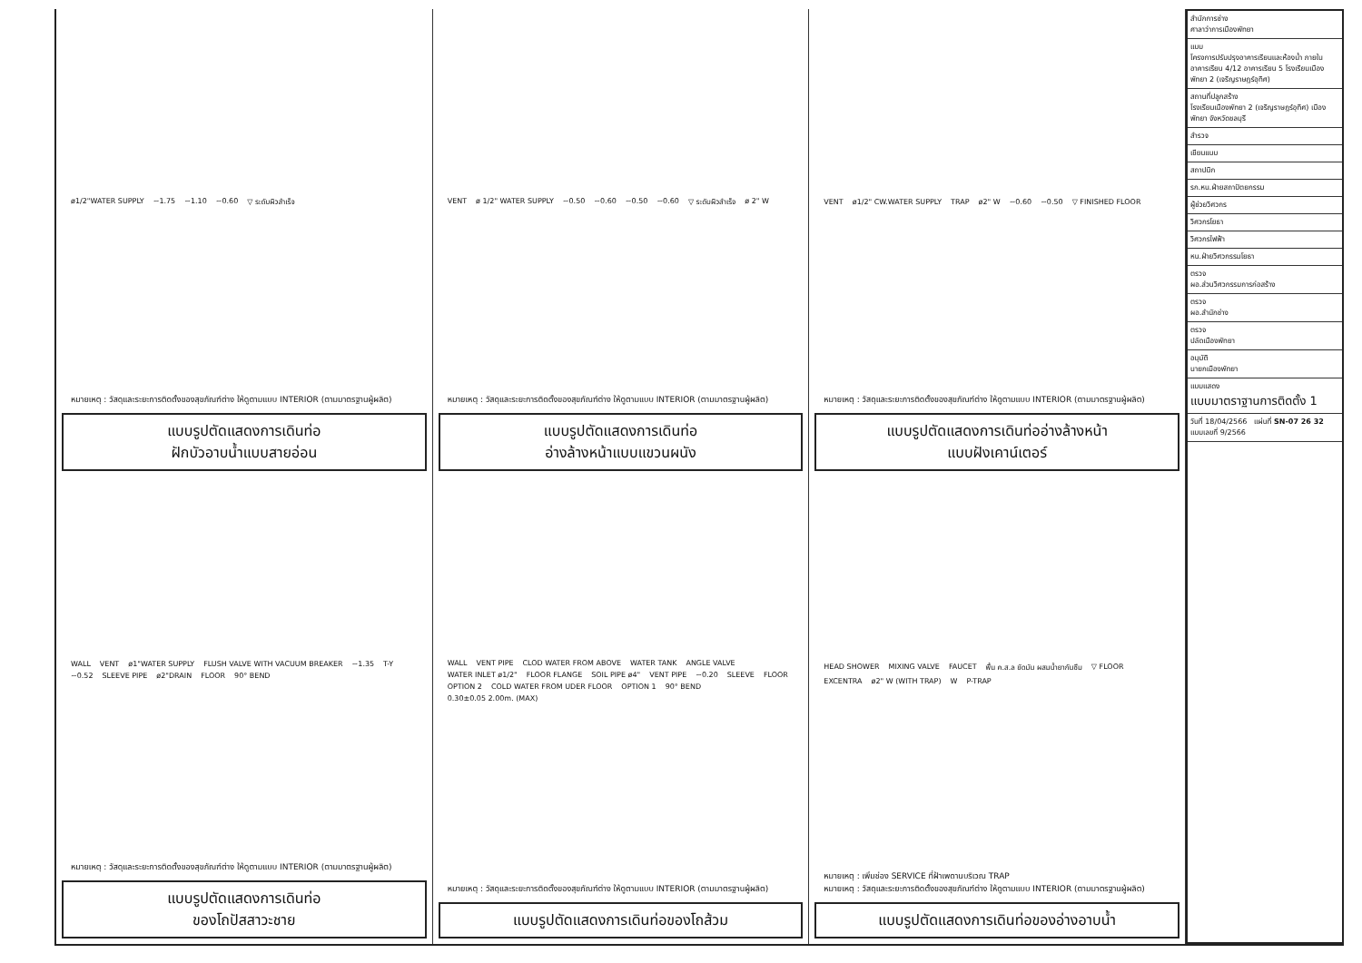ø1/2"WATER SUPPLY ~1.75 ~1.10 ~0.60 ▽ ระดับผิวสำเร็จ
หมายเหตุ : วัสดุและระยะการติดตั้งของสุขภัณฑ์ต่าง ให้ดูตามแบบ INTERIOR (ตามมาตรฐานผู้ผลิต)
แบบรูปตัดแสดงการเดินท่อ
ฝักบัวอาบน้ำแบบสายอ่อน
VENT ø 1/2" WATER SUPPLY ~0.50 ~0.60 ~0.50 ~0.60 ▽ ระดับผิวสำเร็จ ø 2" W
หมายเหตุ : วัสดุและระยะการติดตั้งของสุขภัณฑ์ต่าง ให้ดูตามแบบ INTERIOR (ตามมาตรฐานผู้ผลิต)
แบบรูปตัดแสดงการเดินท่อ
อ่างล้างหน้าแบบแขวนผนัง
VENT ø1/2" CW.WATER SUPPLY TRAP ø2" W ~0.60 ~0.50 ▽ FINISHED FLOOR
หมายเหตุ : วัสดุและระยะการติดตั้งของสุขภัณฑ์ต่าง ให้ดูตามแบบ INTERIOR (ตามมาตรฐานผู้ผลิต)
แบบรูปตัดแสดงการเดินท่ออ่างล้างหน้า
แบบฝังเคาน์เตอร์
WALL VENT ø1"WATER SUPPLY FLUSH VALVE WITH VACUUM BREAKER ~1.35 T-Y ~0.52 SLEEVE PIPE ø2"DRAIN FLOOR 90° BEND
หมายเหตุ : วัสดุและระยะการติดตั้งของสุขภัณฑ์ต่าง ให้ดูตามแบบ INTERIOR (ตามมาตรฐานผู้ผลิต)
แบบรูปตัดแสดงการเดินท่อ
ของโถปัสสาวะชาย
WALL VENT PIPE CLOD WATER FROM ABOVE WATER TANK ANGLE VALVE WATER INLET ø1/2" FLOOR FLANGE SOIL PIPE ø4" VENT PIPE ~0.20 SLEEVE FLOOR OPTION 2 COLD WATER FROM UDER FLOOR OPTION 1 90° BEND 0.30±0.05 2.00m. (MAX)
หมายเหตุ : วัสดุและระยะการติดตั้งของสุขภัณฑ์ต่าง ให้ดูตามแบบ INTERIOR (ตามมาตรฐานผู้ผลิต)
แบบรูปตัดแสดงการเดินท่อของโถส้วม
HEAD SHOWER MIXING VALVE FAUCET พื้น ค.ส.ล ขัดมัน ผสมน้ำยากันซึม ▽ FLOOR EXCENTRA ø2" W (WITH TRAP) W P-TRAP
หมายเหตุ : เพิ่มช่อง SERVICE ที่ฝ้าเพดานบริเวณ TRAP
หมายเหตุ : วัสดุและระยะการติดตั้งของสุขภัณฑ์ต่าง ให้ดูตามแบบ INTERIOR (ตามมาตรฐานผู้ผลิต)
แบบรูปตัดแสดงการเดินท่อของอ่างอาบน้ำ
สำนักการช่าง
ศาลาว่าการเมืองพัทยา
แบบ
โครงการปรับปรุงอาคารเรียนและห้องน้ำ ภายในอาคารเรียน 4/12 อาคารเรียน 5 โรงเรียนเมืองพัทยา 2 (เจริญราษฎร์อุทิศ)
สถานที่ปลูกสร้าง
โรงเรียนเมืองพัทยา 2 (เจริญราษฎร์อุทิศ) เมืองพัทยา จังหวัดชลบุรี
สำรวจ
เขียนแบบ
สถาปนิก
รก.หน.ฝ่ายสถาปัตยกรรม
ผู้ช่วยวิศวกร
วิศวกรโยธา
วิศวกรไฟฟ้า
หน.ฝ่ายวิศวกรรมโยธา
ตรวจ
ผอ.ส่วนวิศวกรรมการก่อสร้าง
ตรวจ
ผอ.สำนักช่าง
ตรวจ
ปลัดเมืองพัทยา
อนุมัติ
นายกเมืองพัทยา
แบบแสดง
แบบมาตราฐานการติดตั้ง 1
วันที่ 18/04/2566 แผ่นที่ SN-07 26 32
แบบเลขที่ 9/2566